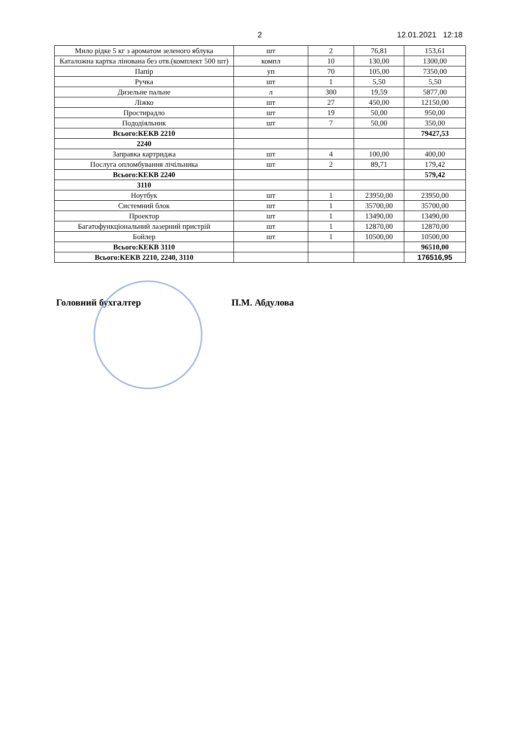2 12.01.2021 12:18
| Мило рідке 5 кг з ароматом зеленого яблука | шт | 2 | 76,81 | 153,61 |
| Каталожна картка лінована без отв.(комплект 500 шт) | компл | 10 | 130,00 | 1300,00 |
| Папір | уп | 70 | 105,00 | 7350,00 |
| Ручка | шт | 1 | 5,50 | 5,50 |
| Дизельне пальне | л | 300 | 19,59 | 5877,00 |
| Ліжко | шт | 27 | 450,00 | 12150,00 |
| Простирадло | шт | 19 | 50,00 | 950,00 |
| Пододіяльник | шт | 7 | 50,00 | 350,00 |
| Всього:КЕКВ 2210 | | | | 79427,53 |
| 2240 | | | | |
| Заправка картриджа | шт | 4 | 100,00 | 400,00 |
| Послуга опломбування лічільника | шт | 2 | 89,71 | 179,42 |
| Всього:КЕКВ 2240 | | | | 579,42 |
| 3110 | | | | |
| Ноутбук | шт | 1 | 23950,00 | 23950,00 |
| Системний блок | шт | 1 | 35700,00 | 35700,00 |
| Проектор | шт | 1 | 13490,00 | 13490,00 |
| Багатофункціональний лазерний пристрій | шт | 1 | 12870,00 | 12870,00 |
| Бойлер | шт | 1 | 10500,00 | 10500,00 |
| Всього:КЕКВ 3110 | | | | 96510,00 |
| Всього:КЕКВ 2210, 2240, 3110 | | | | 176516,95 |
Головний бухгалтер П.М. Абдулова